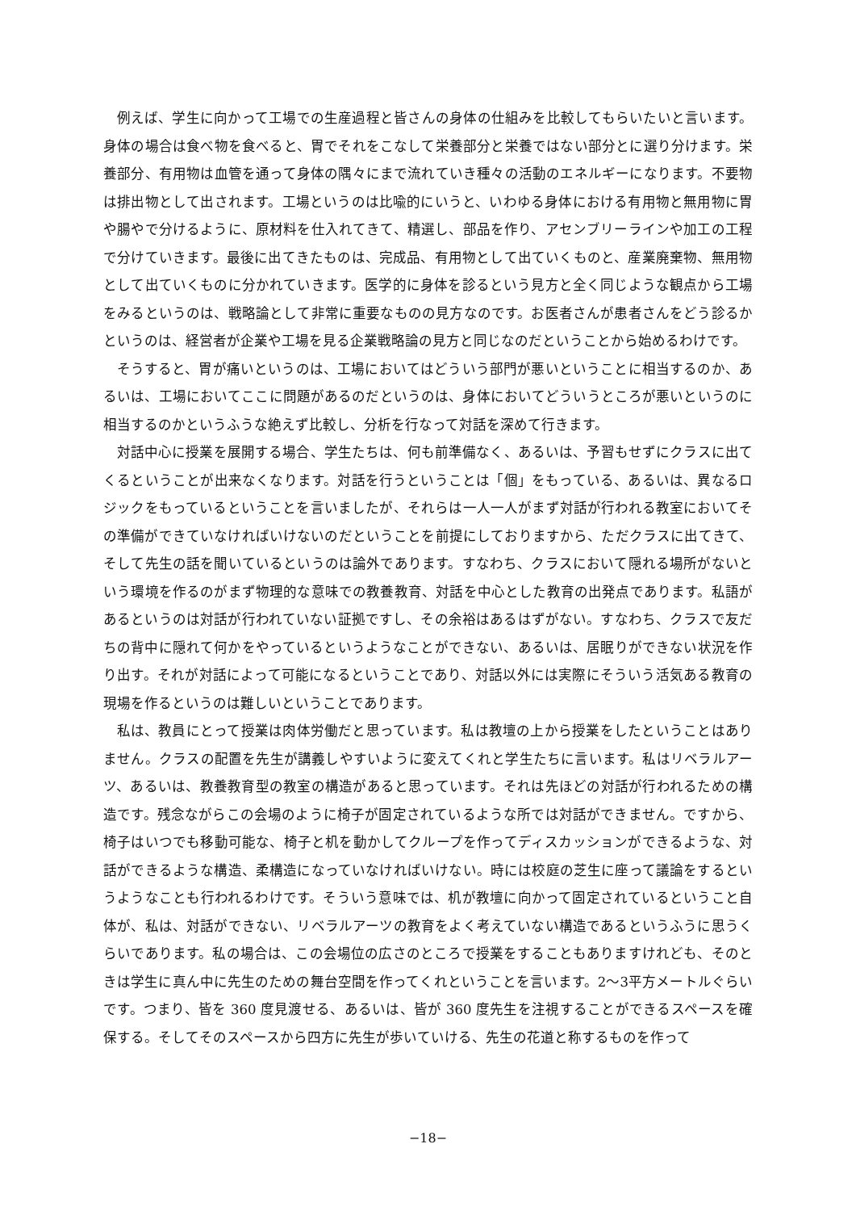例えば、学生に向かって工場での生産過程と皆さんの身体の仕組みを比較してもらいたいと言います。身体の場合は食べ物を食べると、胃でそれをこなして栄養部分と栄養ではない部分とに選り分けます。栄養部分、有用物は血管を通って身体の隅々にまで流れていき種々の活動のエネルギーになります。不要物は排出物として出されます。工場というのは比喩的にいうと、いわゆる身体における有用物と無用物に胃や腸やで分けるように、原材料を仕入れてきて、精選し、部品を作り、アセンブリーラインや加工の工程で分けていきます。最後に出てきたものは、完成品、有用物として出ていくものと、産業廃棄物、無用物として出ていくものに分かれていきます。医学的に身体を診るという見方と全く同じような観点から工場をみるというのは、戦略論として非常に重要なものの見方なのです。お医者さんが患者さんをどう診るかというのは、経営者が企業や工場を見る企業戦略論の見方と同じなのだということから始めるわけです。
そうすると、胃が痛いというのは、工場においてはどういう部門が悪いということに相当するのか、あるいは、工場においてここに問題があるのだというのは、身体においてどういうところが悪いというのに相当するのかというふうな絶えず比較し、分析を行なって対話を深めて行きます。
対話中心に授業を展開する場合、学生たちは、何も前準備なく、あるいは、予習もせずにクラスに出てくるということが出来なくなります。対話を行うということは「個」をもっている、あるいは、異なるロジックをもっているということを言いましたが、それらは一人一人がまず対話が行われる教室においてその準備ができていなければいけないのだということを前提にしておりますから、ただクラスに出てきて、そして先生の話を聞いているというのは論外であります。すなわち、クラスにおいて隠れる場所がないという環境を作るのがまず物理的な意味での教養教育、対話を中心とした教育の出発点であります。私語があるというのは対話が行われていない証拠ですし、その余裕はあるはずがない。すなわち、クラスで友だちの背中に隠れて何かをやっているというようなことができない、あるいは、居眠りができない状況を作り出す。それが対話によって可能になるということであり、対話以外には実際にそういう活気ある教育の現場を作るというのは難しいということであります。
私は、教員にとって授業は肉体労働だと思っています。私は教壇の上から授業をしたということはありません。クラスの配置を先生が講義しやすいように変えてくれと学生たちに言います。私はリベラルアーツ、あるいは、教養教育型の教室の構造があると思っています。それは先ほどの対話が行われるための構造です。残念ながらこの会場のように椅子が固定されているような所では対話ができません。ですから、椅子はいつでも移動可能な、椅子と机を動かしてクループを作ってディスカッションができるような、対話ができるような構造、柔構造になっていなければいけない。時には校庭の芝生に座って議論をするというようなことも行われるわけです。そういう意味では、机が教壇に向かって固定されているということ自体が、私は、対話ができない、リベラルアーツの教育をよく考えていない構造であるというふうに思うくらいであります。私の場合は、この会場位の広さのところで授業をすることもありますけれども、そのときは学生に真ん中に先生のための舞台空間を作ってくれということを言います。2～3平方メートルぐらいです。つまり、皆を 360 度見渡せる、あるいは、皆が 360 度先生を注視することができるスペースを確保する。そしてそのスペースから四方に先生が歩いていける、先生の花道と称するものを作って
−18−